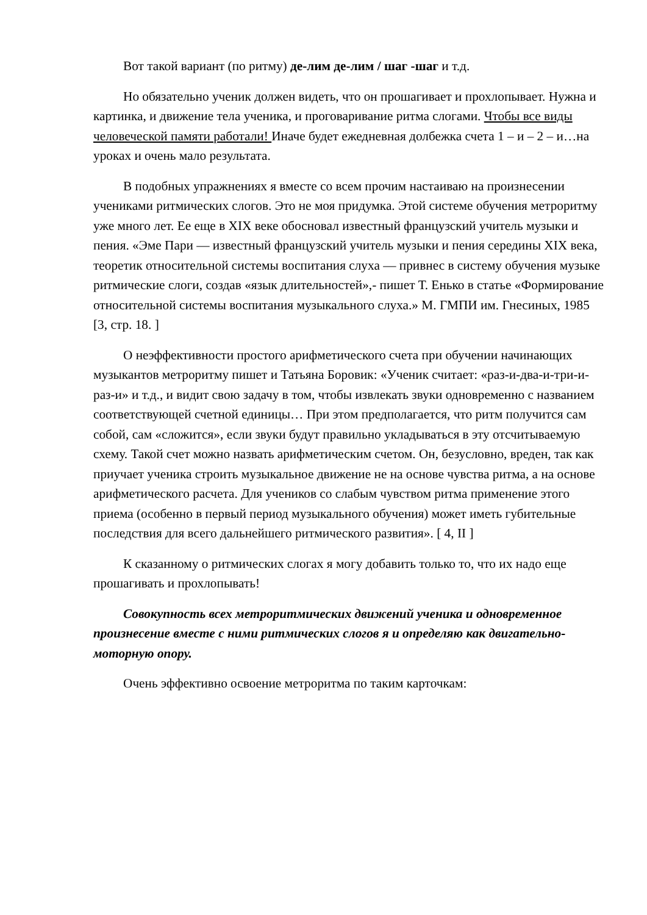Вот такой вариант (по ритму) де-лим де-лим / шаг -шаг и т.д.
Но обязательно ученик должен видеть, что он прошагивает и прохлопывает. Нужна и картинка, и движение тела ученика, и проговаривание ритма слогами. Чтобы все виды человеческой памяти работали! Иначе будет ежедневная долбежка счета 1 – и – 2 – и…на уроках и очень мало результата.
В подобных упражнениях я вместе со всем прочим настаиваю на произнесении учениками ритмических слогов. Это не моя придумка. Этой системе обучения метроритму уже много лет. Ее еще в XIX веке обосновал известный французский учитель музыки и пения. «Эме Пари — известный французский учитель музыки и пения середины XIX века, теоретик относительной системы воспитания слуха — привнес в систему обучения музыке ритмические слоги, создав «язык длительностей»,- пишет Т. Енько в статье «Формирование относительной системы воспитания музыкального слуха.» М. ГМПИ им. Гнесиных, 1985 [3, стр. 18. ]
О неэффективности простого арифметического счета при обучении начинающих музыкантов метроритму пишет и Татьяна Боровик: «Ученик считает: «раз-и-два-и-три-и-раз-и» и т.д., и видит свою задачу в том, чтобы извлекать звуки одновременно с названием соответствующей счетной единицы… При этом предполагается, что ритм получится сам собой, сам «сложится», если звуки будут правильно укладываться в эту отсчитываемую схему. Такой счет можно назвать арифметическим счетом. Он, безусловно, вреден, так как приучает ученика строить музыкальное движение не на основе чувства ритма, а на основе арифметического расчета. Для учеников со слабым чувством ритма применение этого приема (особенно в первый период музыкального обучения) может иметь губительные последствия для всего дальнейшего ритмического развития». [ 4, II ]
К сказанному о ритмических слогах я могу добавить только то, что их надо еще прошагивать и прохлопывать!
Совокупность всех метроритмических движений ученика и одновременное произнесение вместе с ними ритмических слогов я и определяю как двигательно-моторную опору.
Очень эффективно освоение метроритма по таким карточкам: